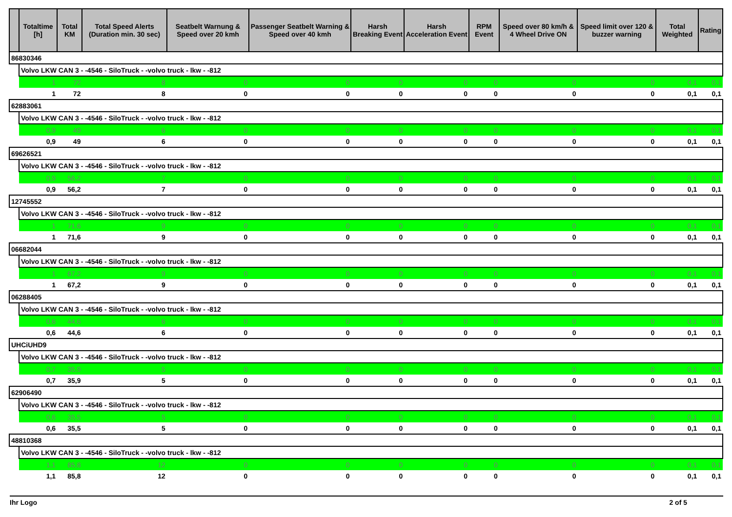| | Totaltime [h] | Total KM | Total Speed Alerts (Duration min. 30 sec) | Seatbelt Warnung & Speed over 20 kmh | Passenger Seatbelt Warning & Speed over 40 kmh | Harsh Breaking Event | Harsh Acceleration Event | RPM Event | Speed over 80 km/h & 4 Wheel Drive ON | Speed limit over 120 & buzzer warning | Total Weighted | Rating |
| --- | --- | --- | --- | --- | --- | --- | --- | --- | --- | --- | --- | --- |
| 86830346 | | | | | | | | | | | | |
| | Volvo LKW CAN 3 - -4546 - SiloTruck - -volvo truck - lkw - -812 | | | | | | | | | | | |
| | 1 | 72 | 8 | 0 | 0 | 0 | 0 | 0 | 0 | 0 | 0,1 | 0,1 |
| | 1 | 72 | 8 | 0 | 0 | 0 | 0 | 0 | 0 | 0 | 0,1 | 0,1 |
| 62883061 | | | | | | | | | | | | |
| | Volvo LKW CAN 3 - -4546 - SiloTruck - -volvo truck - lkw - -812 | | | | | | | | | | | |
| | 0,9 | 49 | 6 | 0 | 0 | 0 | 0 | 0 | 0 | 0 | 0,1 | 0,1 |
| | 0,9 | 49 | 6 | 0 | 0 | 0 | 0 | 0 | 0 | 0 | 0,1 | 0,1 |
| 69626521 | | | | | | | | | | | | |
| | Volvo LKW CAN 3 - -4546 - SiloTruck - -volvo truck - lkw - -812 | | | | | | | | | | | |
| | 0,9 | 56,2 | 7 | 0 | 0 | 0 | 0 | 0 | 0 | 0 | 0,1 | 0,1 |
| | 0,9 | 56,2 | 7 | 0 | 0 | 0 | 0 | 0 | 0 | 0 | 0,1 | 0,1 |
| 12745552 | | | | | | | | | | | | |
| | Volvo LKW CAN 3 - -4546 - SiloTruck - -volvo truck - lkw - -812 | | | | | | | | | | | |
| | 1 | 71,6 | 9 | 0 | 0 | 0 | 0 | 0 | 0 | 0 | 0,1 | 0,1 |
| | 1 | 71,6 | 9 | 0 | 0 | 0 | 0 | 0 | 0 | 0 | 0,1 | 0,1 |
| 06682044 | | | | | | | | | | | | |
| | Volvo LKW CAN 3 - -4546 - SiloTruck - -volvo truck - lkw - -812 | | | | | | | | | | | |
| | 1 | 67,2 | 9 | 0 | 0 | 0 | 0 | 0 | 0 | 0 | 0,1 | 0,1 |
| | 1 | 67,2 | 9 | 0 | 0 | 0 | 0 | 0 | 0 | 0 | 0,1 | 0,1 |
| 06288405 | | | | | | | | | | | | |
| | Volvo LKW CAN 3 - -4546 - SiloTruck - -volvo truck - lkw - -812 | | | | | | | | | | | |
| | 0,6 | 44,6 | 6 | 0 | 0 | 0 | 0 | 0 | 0 | 0 | 0,1 | 0,1 |
| | 0,6 | 44,6 | 6 | 0 | 0 | 0 | 0 | 0 | 0 | 0 | 0,1 | 0,1 |
| UHCiUHD9 | | | | | | | | | | | | |
| | Volvo LKW CAN 3 - -4546 - SiloTruck - -volvo truck - lkw - -812 | | | | | | | | | | | |
| | 0,7 | 35,9 | 5 | 0 | 0 | 0 | 0 | 0 | 0 | 0 | 0,1 | 0,1 |
| | 0,7 | 35,9 | 5 | 0 | 0 | 0 | 0 | 0 | 0 | 0 | 0,1 | 0,1 |
| 62906490 | | | | | | | | | | | | |
| | Volvo LKW CAN 3 - -4546 - SiloTruck - -volvo truck - lkw - -812 | | | | | | | | | | | |
| | 0,6 | 35,5 | 5 | 0 | 0 | 0 | 0 | 0 | 0 | 0 | 0,1 | 0,1 |
| | 0,6 | 35,5 | 5 | 0 | 0 | 0 | 0 | 0 | 0 | 0 | 0,1 | 0,1 |
| 48810368 | | | | | | | | | | | | |
| | Volvo LKW CAN 3 - -4546 - SiloTruck - -volvo truck - lkw - -812 | | | | | | | | | | | |
| | 1,1 | 85,8 | 12 | 0 | 0 | 0 | 0 | 0 | 0 | 0 | 0,1 | 0,1 |
| | 1,1 | 85,8 | 12 | 0 | 0 | 0 | 0 | 0 | 0 | 0 | 0,1 | 0,1 |
Ihr Logo 2 of 5